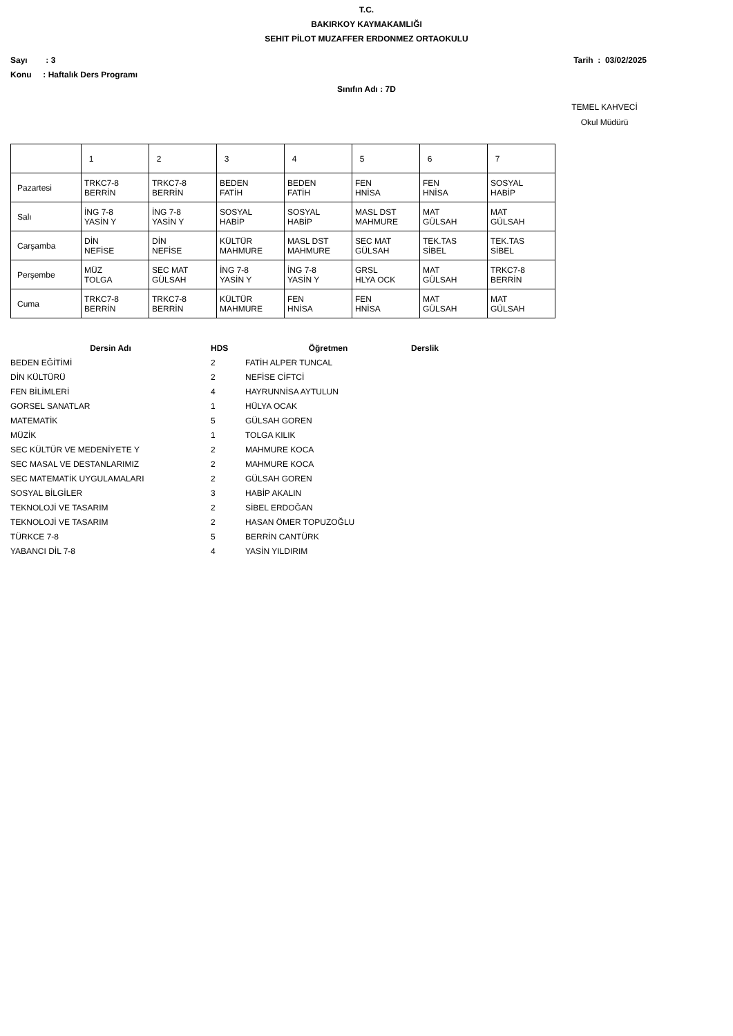T.C.
BAKIRKOY KAYMAKAMLIĞI
SEHIT PİLOT MUZAFFER ERDONMEZ ORTAOKULU
Sayı : 3 Tarih : 03/02/2025
Konu : Haftalık Ders Programı
Sınıfın Adı : 7D
TEMEL KAHVECİ
Okul Müdürü
| | 1 | 2 | 3 | 4 | 5 | 6 | 7 |
| Pazartesi | TRKC7-8 BERRİN | TRKC7-8 BERRİN | BEDEN FATİH | BEDEN FATİH | FEN HNİSA | FEN HNİSA | SOSYAL HABİP |
| Salı | İNG 7-8 YASİN Y | İNG 7-8 YASİN Y | SOSYAL HABİP | SOSYAL HABİP | MASL DST MAHMURE | MAT GÜLSAH | MAT GÜLSAH |
| Carşamba | DİN NEFİSE | DİN NEFİSE | KÜLTÜR MAHMURE | MASL DST MAHMURE | SEC MAT GÜLSAH | TEK.TAS SİBEL | TEK.TAS SİBEL |
| Perşembe | MÜZ TOLGA | SEC MAT GÜLSAH | İNG 7-8 YASİN Y | İNG 7-8 YASİN Y | GRSL HLYA OCK | MAT GÜLSAH | TRKC7-8 BERRİN |
| Cuma | TRKC7-8 BERRİN | TRKC7-8 BERRİN | KÜLTÜR MAHMURE | FEN HNİSA | FEN HNİSA | MAT GÜLSAH | MAT GÜLSAH |
| Dersin Adı | HDS | Öğretmen | Derslik |
| --- | --- | --- | --- |
| BEDEN EĞİTİMİ | 2 | FATİH ALPER TUNCAL | |
| DİN KÜLTÜRÜ | 2 | NEFİSE CİFTCİ | |
| FEN BİLİMLERİ | 4 | HAYRUNNİSA AYTULUN | |
| GORSEL SANATLAR | 1 | HÜLYA OCAK | |
| MATEMATİK | 5 | GÜLSAH GOREN | |
| MÜZİK | 1 | TOLGA KILIK | |
| SEC KÜLTÜR VE MEDENİYETE Y | 2 | MAHMURE KOCA | |
| SEC MASAL VE DESTANLARIMIZ | 2 | MAHMURE KOCA | |
| SEC MATEMATİK UYGULAMALARI | 2 | GÜLSAH GOREN | |
| SOSYAL BİLGİLER | 3 | HABİP AKALIN | |
| TEKNOLOJİ VE TASARIM | 2 | SİBEL ERDOĞAN | |
| TEKNOLOJİ VE TASARIM | 2 | HASAN ÖMER TOPUZOĞLU | |
| TÜRKCE 7-8 | 5 | BERRİN CANTÜRK | |
| YABANCI DİL 7-8 | 4 | YASİN YILDIRIM | |